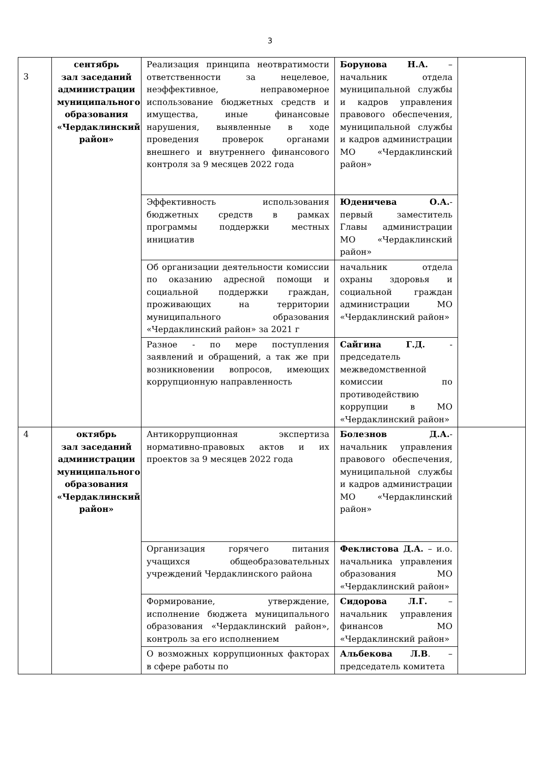3
| 3 | сентябрь зал заседаний администрации муниципального образования «Чердаклинский район» | Реализация принципа неотвратимости ответственности за нецелевое, неэффективное, неправомерное использование бюджетных средств и имущества, иные финансовые нарушения, выявленные в ходе проведения проверок органами внешнего и внутреннего финансового контроля за 9 месяцев 2022 года | Борунова Н.А. – начальник отдела муниципальной службы и кадров управления правового обеспечения, муниципальной службы и кадров администрации МО «Чердаклинский район» | |
| | | Эффективность использования бюджетных средств в рамках программы поддержки местных инициатив | Юденичева О.А. - первый заместитель Главы администрации МО «Чердаклинский район» | |
| | | Об организации деятельности комиссии по оказанию адресной помощи и социальной поддержки граждан, проживающих на территории муниципального образования «Чердаклинский район» за 2021 г | начальник отдела охраны здоровья и социальной граждан администрации МО «Чердаклинский район» | |
| | | Разное - по мере поступления заявлений и обращений, а так же при возникновении вопросов, имеющих коррупционную направленность | Сайгина Г.Д. - председатель межведомственной комиссии по противодействию коррупции в МО «Чердаклинский район» | |
| 4 | октябрь зал заседаний администрации муниципального образования «Чердаклинский район» | Антикоррупционная экспертиза нормативно-правовых актов и их проектов за 9 месяцев 2022 года | Болезнов Д.А. - начальник управления правового обеспечения, муниципальной службы и кадров администрации МО «Чердаклинский район» | |
| | | Организация горячего питания учащихся общеобразовательных учреждений Чердаклинского района | Феклистова Д.А. – и.о. начальника управления образования МО «Чердаклинский район» | |
| | | Формирование, утверждение, исполнение бюджета муниципального образования «Чердаклинский район», контроль за его исполнением | Сидорова Л.Г. – начальник управления финансов МО «Чердаклинский район» | |
| | | О возможных коррупционных факторах в сфере работы по | Альбекова Л.В . – председатель комитета | |